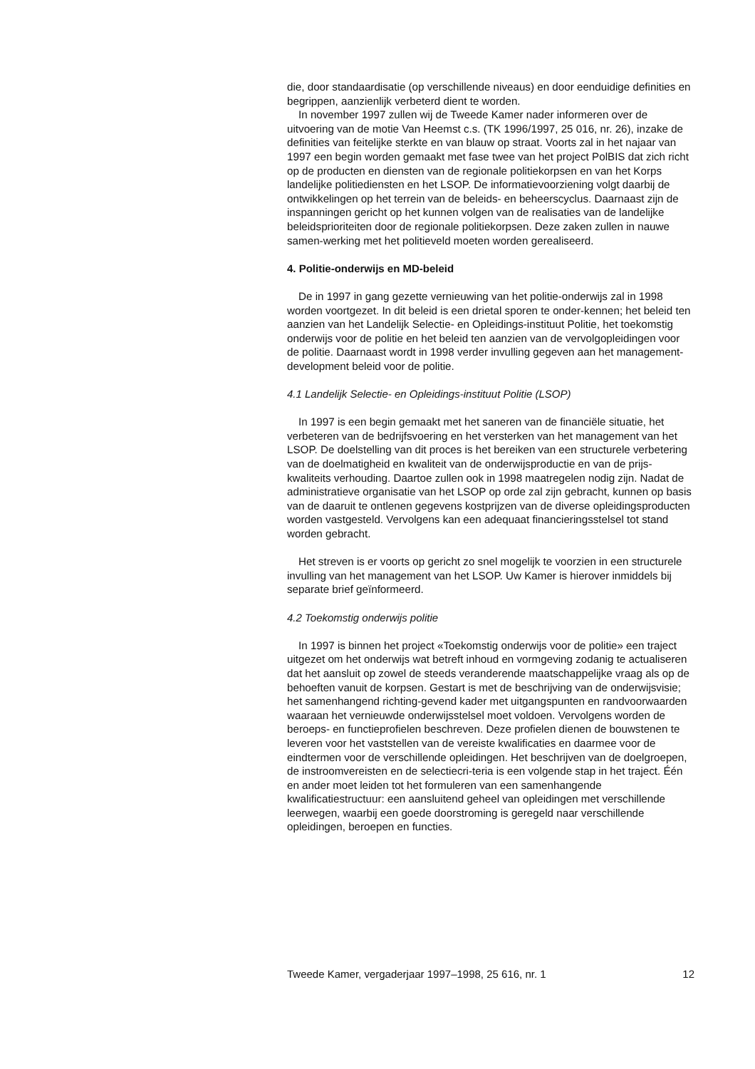die, door standaardisatie (op verschillende niveaus) en door eenduidige definities en begrippen, aanzienlijk verbeterd dient te worden.
In november 1997 zullen wij de Tweede Kamer nader informeren over de uitvoering van de motie Van Heemst c.s. (TK 1996/1997, 25 016, nr. 26), inzake de definities van feitelijke sterkte en van blauw op straat. Voorts zal in het najaar van 1997 een begin worden gemaakt met fase twee van het project PolBIS dat zich richt op de producten en diensten van de regionale politiekorpsen en van het Korps landelijke politiediensten en het LSOP. De informatievoorziening volgt daarbij de ontwikkelingen op het terrein van de beleids- en beheerscyclus. Daarnaast zijn de inspanningen gericht op het kunnen volgen van de realisaties van de landelijke beleidsprioriteiten door de regionale politiekorpsen. Deze zaken zullen in nauwe samen-werking met het politieveld moeten worden gerealiseerd.
4. Politie-onderwijs en MD-beleid
De in 1997 in gang gezette vernieuwing van het politie-onderwijs zal in 1998 worden voortgezet. In dit beleid is een drietal sporen te onder-kennen; het beleid ten aanzien van het Landelijk Selectie- en Opleidings-instituut Politie, het toekomstig onderwijs voor de politie en het beleid ten aanzien van de vervolgopleidingen voor de politie. Daarnaast wordt in 1998 verder invulling gegeven aan het management-development beleid voor de politie.
4.1 Landelijk Selectie- en Opleidings-instituut Politie (LSOP)
In 1997 is een begin gemaakt met het saneren van de financiële situatie, het verbeteren van de bedrijfsvoering en het versterken van het management van het LSOP. De doelstelling van dit proces is het bereiken van een structurele verbetering van de doelmatigheid en kwaliteit van de onderwijsproductie en van de prijs-kwaliteits verhouding. Daartoe zullen ook in 1998 maatregelen nodig zijn. Nadat de administratieve organisatie van het LSOP op orde zal zijn gebracht, kunnen op basis van de daaruit te ontlenen gegevens kostprijzen van de diverse opleidingsproducten worden vastgesteld. Vervolgens kan een adequaat financieringsstelsel tot stand worden gebracht.
Het streven is er voorts op gericht zo snel mogelijk te voorzien in een structurele invulling van het management van het LSOP. Uw Kamer is hierover inmiddels bij separate brief geïnformeerd.
4.2 Toekomstig onderwijs politie
In 1997 is binnen het project «Toekomstig onderwijs voor de politie» een traject uitgezet om het onderwijs wat betreft inhoud en vormgeving zodanig te actualiseren dat het aansluit op zowel de steeds veranderende maatschappelijke vraag als op de behoeften vanuit de korpsen. Gestart is met de beschrijving van de onderwijsvisie; het samenhangend richting-gevend kader met uitgangspunten en randvoorwaarden waaraan het vernieuwde onderwijsstelsel moet voldoen. Vervolgens worden de beroeps- en functieprofielen beschreven. Deze profielen dienen de bouwstenen te leveren voor het vaststellen van de vereiste kwalificaties en daarmee voor de eindtermen voor de verschillende opleidingen. Het beschrijven van de doelgroepen, de instroomvereisten en de selectiecri-teria is een volgende stap in het traject. Één en ander moet leiden tot het formuleren van een samenhangende kwalificatiestructuur: een aansluitend geheel van opleidingen met verschillende leerwegen, waarbij een goede doorstroming is geregeld naar verschillende opleidingen, beroepen en functies.
Tweede Kamer, vergaderjaar 1997–1998, 25 616, nr. 1 12